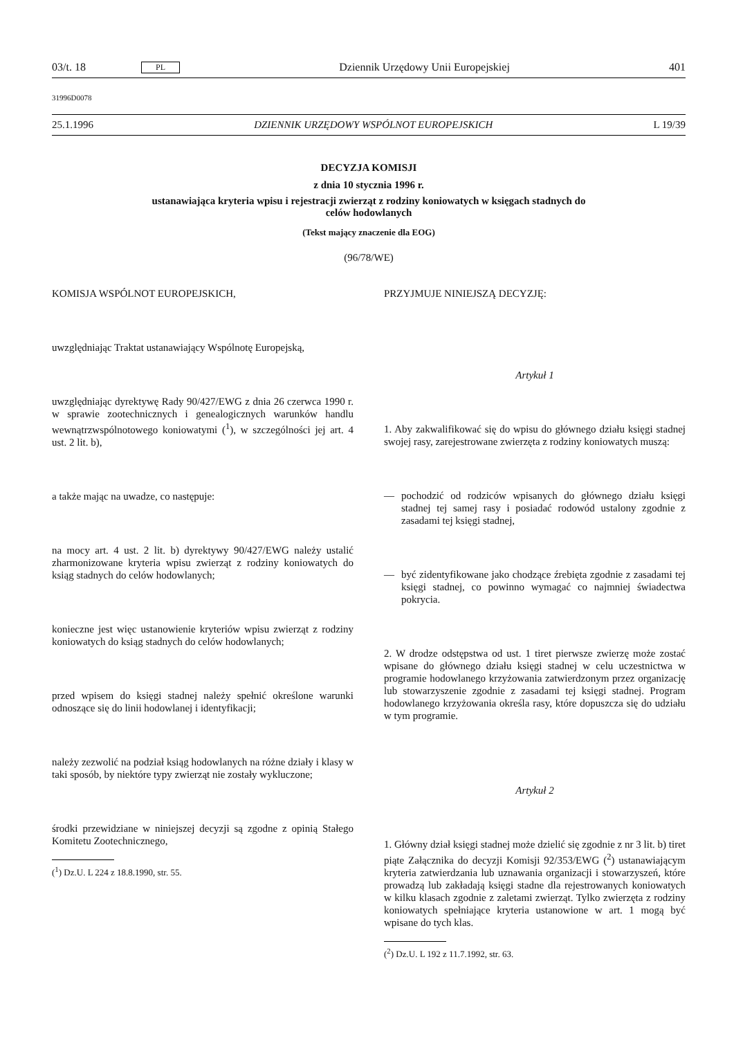03/t. 18 PL Dziennik Urzędowy Unii Europejskiej 401
31996D0078
25.1.1996 DZIENNIK URZĘDOWY WSPÓLNOT EUROPEJSKICH L 19/39
DECYZJA KOMISJI
z dnia 10 stycznia 1996 r.
ustanawiająca kryteria wpisu i rejestracji zwierząt z rodziny koniowatych w księgach stadnych do
celów hodowlanych
(Tekst mający znaczenie dla EOG)
(96/78/WE)
KOMISJA WSPÓLNOT EUROPEJSKICH,
uwzględniając Traktat ustanawiający Wspólnotę Europejską,
uwzględniając dyrektywę Rady 90/427/EWG z dnia 26 czerwca 1990 r. w sprawie zootechnicznych i genealogicznych warunków handlu wewnątrzwspólnotowego koniowatymi (<sup>1</sup>), w szczególności jej art. 4 ust. 2 lit. b),
a także mając na uwadze, co następuje:
na mocy art. 4 ust. 2 lit. b) dyrektywy 90/427/EWG należy ustalić zharmonizowane kryteria wpisu zwierząt z rodziny koniowatych do ksiąg stadnych do celów hodowlanych;
konieczne jest więc ustanowienie kryteriów wpisu zwierząt z rodziny koniowatych do ksiąg stadnych do celów hodowlanych;
przed wpisem do księgi stadnej należy spełnić określone warunki odnoszące się do linii hodowlanej i identyfikacji;
należy zezwolić na podział ksiąg hodowlanych na różne działy i klasy w taki sposób, by niektóre typy zwierząt nie zostały wykluczone;
środki przewidziane w niniejszej decyzji są zgodne z opinią Stałego Komitetu Zootechnicznego,
(<sup>1</sup>) Dz.U. L 224 z 18.8.1990, str. 55.
PRZYJMUJE NINIEJSZĄ DECYZJĘ:
Artykuł 1
1. Aby zakwalifikować się do wpisu do głównego działu księgi stadnej swojej rasy, zarejestrowane zwierzęta z rodziny koniowatych muszą:
— pochodzić od rodziców wpisanych do głównego działu księgi stadnej tej samej rasy i posiadać rodowód ustalony zgodnie z zasadami tej księgi stadnej,
— być zidentyfikowane jako chodzące źrebięta zgodnie z zasadami tej księgi stadnej, co powinno wymagać co najmniej świadectwa pokrycia.
2. W drodze odstępstwa od ust. 1 tiret pierwsze zwierzę może zostać wpisane do głównego działu księgi stadnej w celu uczestnictwa w programie hodowlanego krzyżowania zatwierdzonym przez organizację lub stowarzyszenie zgodnie z zasadami tej księgi stadnej. Program hodowlanego krzyżowania określa rasy, które dopuszcza się do udziału w tym programie.
Artykuł 2
1. Główny dział księgi stadnej może dzielić się zgodnie z nr 3 lit. b) tiret piąte Załącznika do decyzji Komisji 92/353/EWG (<sup>2</sup>) ustanawiającym kryteria zatwierdzania lub uznawania organizacji i stowarzyszeń, które prowadzą lub zakładają księgi stadne dla rejestrowanych koniowatych w kilku klasach zgodnie z zaletami zwierząt. Tylko zwierzęta z rodziny koniowatych spełniające kryteria ustanowione w art. 1 mogą być wpisane do tych klas.
(<sup>2</sup>) Dz.U. L 192 z 11.7.1992, str. 63.